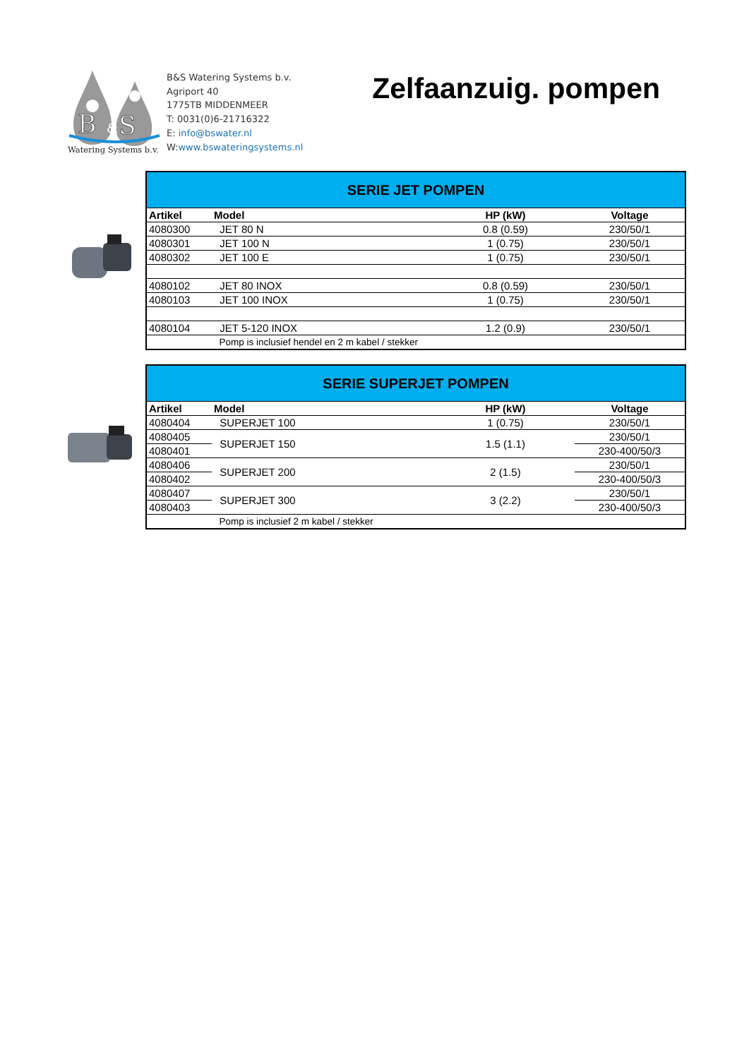B
&
S
Watering Systems b.v.
B&S Watering Systems b.v.
Agriport 40
1775TB MIDDENMEER
T: 0031(0)6-21716322
E: info@bswater.nl
W:www.bswateringsystems.nl
Zelfaanzuig. pompen
| SERIE JET POMPEN | | | |
| Artikel | Model | HP (kW) | Voltage |
| 4080300 | JET 80 N | 0.8 (0.59) | 230/50/1 |
| 4080301 | JET 100 N | 1 (0.75) | 230/50/1 |
| 4080302 | JET 100 E | 1 (0.75) | 230/50/1 |
| 4080102 | JET 80 INOX | 0.8 (0.59) | 230/50/1 |
| 4080103 | JET 100 INOX | 1 (0.75) | 230/50/1 |
| 4080104 | JET 5-120 INOX | 1.2 (0.9) | 230/50/1 |
| | Pomp is inclusief hendel en 2 m kabel / stekker | | |
| SERIE SUPERJET POMPEN | | | |
| Artikel | Model | HP (kW) | Voltage |
| 4080404 | SUPERJET 100 | 1 (0.75) | 230/50/1 |
| 4080405 | SUPERJET 150 | 1.5 (1.1) | 230/50/1 |
| 4080401 | | | 230-400/50/3 |
| 4080406 | SUPERJET 200 | 2 (1.5) | 230/50/1 |
| 4080402 | | | 230-400/50/3 |
| 4080407 | SUPERJET 300 | 3 (2.2) | 230/50/1 |
| 4080403 | | | 230-400/50/3 |
| | Pomp is inclusief 2 m kabel / stekker | | |